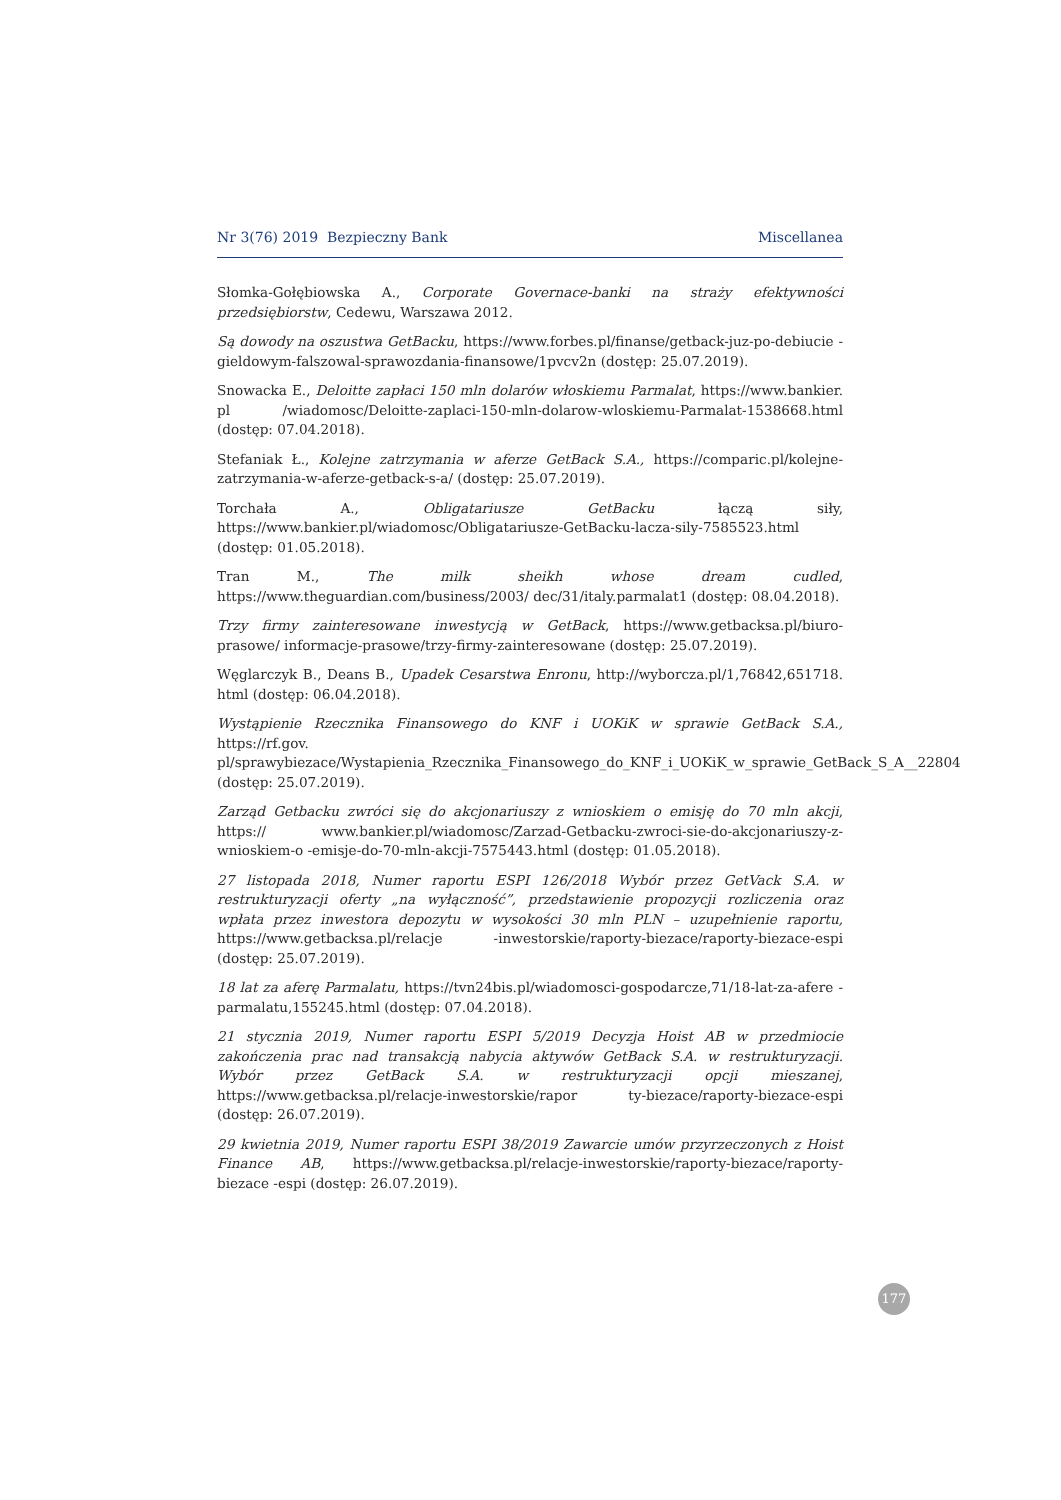Nr 3(76) 2019 Bezpieczny Bank Miscellanea
Słomka-Gołębiowska A., Corporate Governace-banki na straży efektywności przedsiębiorstw, Cedewu, Warszawa 2012.
Są dowody na oszustwa GetBacku, https://www.forbes.pl/finanse/getback-juz-po-debiucie -gieldowym-falszowal-sprawozdania-finansowe/1pvcv2n (dostęp: 25.07.2019).
Snowacka E., Deloitte zapłaci 150 mln dolarów włoskiemu Parmalat, https://www.bankier. pl /wiadomosc/Deloitte-zaplaci-150-mln-dolarow-wloskiemu-Parmalat-1538668.html (dostęp: 07.04.2018).
Stefaniak Ł., Kolejne zatrzymania w aferze GetBack S.A., https://comparic.pl/kolejne-zatrzymania-w-aferze-getback-s-a/ (dostęp: 25.07.2019).
Torchała A., Obligatariusze GetBacku łączą siły, https://www.bankier.pl/wiadomosc/Obligatariusze-GetBacku-lacza-sily-7585523.html (dostęp: 01.05.2018).
Tran M., The milk sheikh whose dream cudled, https://www.theguardian.com/business/2003/ dec/31/italy.parmalat1 (dostęp: 08.04.2018).
Trzy firmy zainteresowane inwestycją w GetBack, https://www.getbacksa.pl/biuro-prasowe/ informacje-prasowe/trzy-firmy-zainteresowane (dostęp: 25.07.2019).
Węglarczyk B., Deans B., Upadek Cesarstwa Enronu, http://wyborcza.pl/1,76842,651718. html (dostęp: 06.04.2018).
Wystąpienie Rzecznika Finansowego do KNF i UOKiK w sprawie GetBack S.A., https://rf.gov. pl/sprawybiezace/Wystapienia_Rzecznika_Finansowego_do_KNF_i_UOKiK_w_sprawie_GetBack_S_A__22804 (dostęp: 25.07.2019).
Zarząd Getbacku zwróci się do akcjonariuszy z wnioskiem o emisję do 70 mln akcji, https:// www.bankier.pl/wiadomosc/Zarzad-Getbacku-zwroci-sie-do-akcjonariuszy-z-wnioskiem-o -emisje-do-70-mln-akcji-7575443.html (dostęp: 01.05.2018).
27 listopada 2018, Numer raportu ESPI 126/2018 Wybór przez GetVack S.A. w restrukturyzacji oferty „na wyłączność”, przedstawienie propozycji rozliczenia oraz wpłata przez inwestora depozytu w wysokości 30 mln PLN – uzupełnienie raportu, https://www.getbacksa.pl/relacje -inwestorskie/raporty-biezace/raporty-biezace-espi (dostęp: 25.07.2019).
18 lat za aferę Parmalatu, https://tvn24bis.pl/wiadomosci-gospodarcze,71/18-lat-za-afere -parmalatu,155245.html (dostęp: 07.04.2018).
21 stycznia 2019, Numer raportu ESPI 5/2019 Decyzja Hoist AB w przedmiocie zakończenia prac nad transakcją nabycia aktywów GetBack S.A. w restrukturyzacji. Wybór przez GetBack S.A. w restrukturyzacji opcji mieszanej, https://www.getbacksa.pl/relacje-inwestorskie/rapor ty-biezace/raporty-biezace-espi (dostęp: 26.07.2019).
29 kwietnia 2019, Numer raportu ESPI 38/2019 Zawarcie umów przyrzeczonych z Hoist Finance AB, https://www.getbacksa.pl/relacje-inwestorskie/raporty-biezace/raporty-biezace -espi (dostęp: 26.07.2019).
177